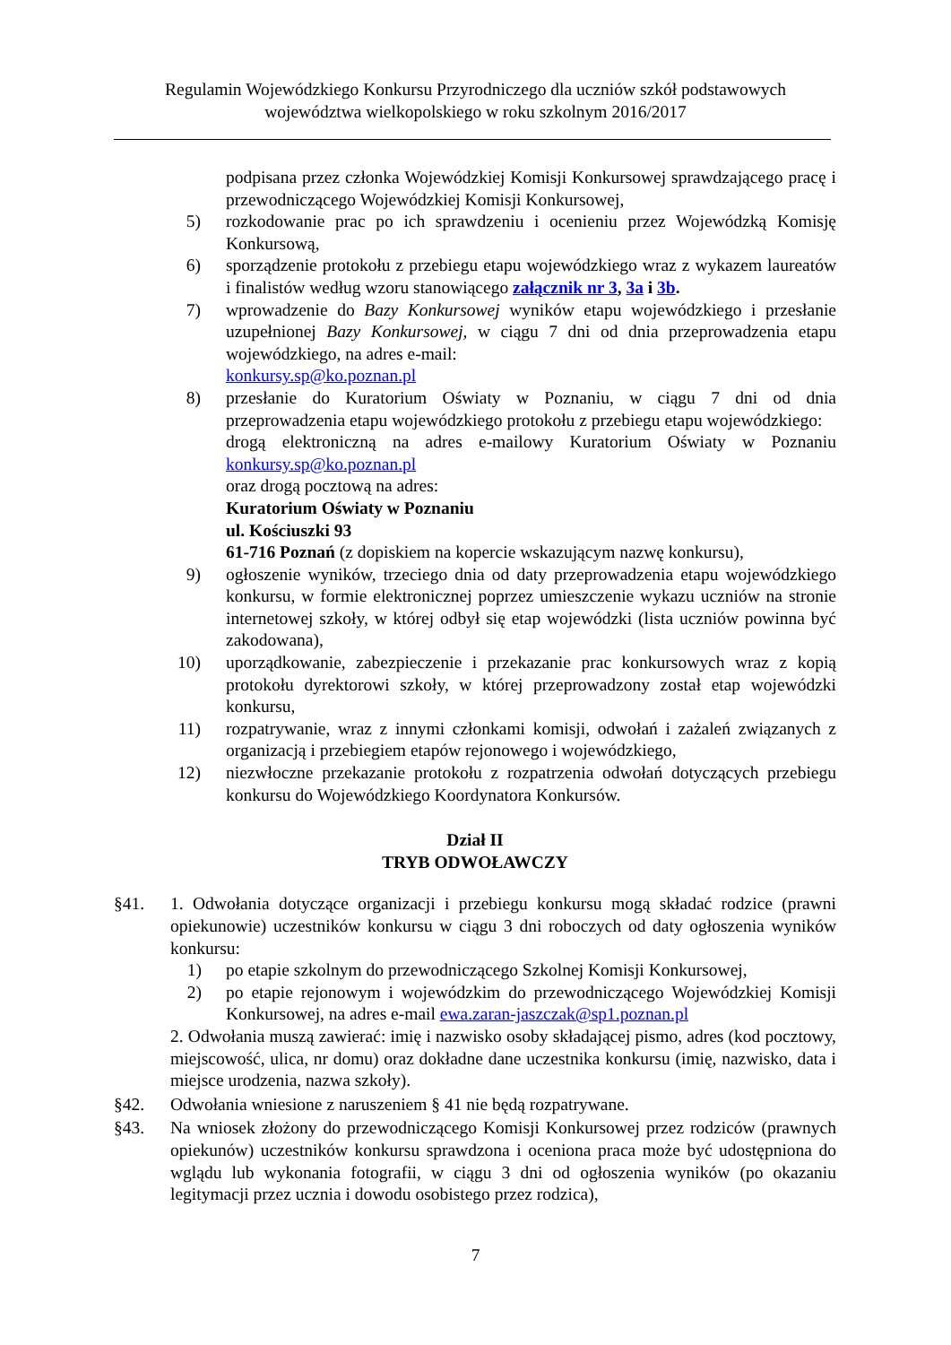Regulamin Wojewódzkiego Konkursu Przyrodniczego dla uczniów szkół podstawowych
województwa wielkopolskiego w roku szkolnym 2016/2017
podpisana przez członka Wojewódzkiej Komisji Konkursowej sprawdzającego pracę i przewodniczącego Wojewódzkiej Komisji Konkursowej,
5) rozkodowanie prac po ich sprawdzeniu i ocenieniu przez Wojewódzką Komisję Konkursową,
6) sporządzenie protokołu z przebiegu etapu wojewódzkiego wraz z wykazem laureatów i finalistów według wzoru stanowiącego załącznik nr 3, 3a i 3b.
7) wprowadzenie do Bazy Konkursowej wyników etapu wojewódzkiego i przesłanie uzupełnionej Bazy Konkursowej, w ciągu 7 dni od dnia przeprowadzenia etapu wojewódzkiego, na adres e-mail:
konkursy.sp@ko.poznan.pl
8) przesłanie do Kuratorium Oświaty w Poznaniu, w ciągu 7 dni od dnia przeprowadzenia etapu wojewódzkiego protokołu z przebiegu etapu wojewódzkiego:
drogą elektroniczną na adres e-mailowy Kuratorium Oświaty w Poznaniu konkursy.sp@ko.poznan.pl
oraz drogą pocztową na adres:
Kuratorium Oświaty w Poznaniu
ul. Kościuszki 93
61-716 Poznań (z dopiskiem na kopercie wskazującym nazwę konkursu),
9) ogłoszenie wyników, trzeciego dnia od daty przeprowadzenia etapu wojewódzkiego konkursu, w formie elektronicznej poprzez umieszczenie wykazu uczniów na stronie internetowej szkoły, w której odbył się etap wojewódzki (lista uczniów powinna być zakodowana),
10) uporządkowanie, zabezpieczenie i przekazanie prac konkursowych wraz z kopią protokołu dyrektorowi szkoły, w której przeprowadzony został etap wojewódzki konkursu,
11) rozpatrywanie, wraz z innymi członkami komisji, odwołań i zażaleń związanych z organizacją i przebiegiem etapów rejonowego i wojewódzkiego,
12) niezwłoczne przekazanie protokołu z rozpatrzenia odwołań dotyczących przebiegu konkursu do Wojewódzkiego Koordynatora Konkursów.
Dział II
TRYB ODWOŁAWCZY
§41. 1. Odwołania dotyczące organizacji i przebiegu konkursu mogą składać rodzice (prawni opiekunowie) uczestników konkursu w ciągu 3 dni roboczych od daty ogłoszenia wyników konkursu:
1) po etapie szkolnym do przewodniczącego Szkolnej Komisji Konkursowej,
2) po etapie rejonowym i wojewódzkim do przewodniczącego Wojewódzkiej Komisji Konkursowej, na adres e-mail ewa.zaran-jaszczak@sp1.poznan.pl
2. Odwołania muszą zawierać: imię i nazwisko osoby składającej pismo, adres (kod pocztowy, miejscowość, ulica, nr domu) oraz dokładne dane uczestnika konkursu (imię, nazwisko, data i miejsce urodzenia, nazwa szkoły).
§42. Odwołania wniesione z naruszeniem § 41 nie będą rozpatrywane.
§43. Na wniosek złożony do przewodniczącego Komisji Konkursowej przez rodziców (prawnych opiekunów) uczestników konkursu sprawdzona i oceniona praca może być udostępniona do wglądu lub wykonania fotografii, w ciągu 3 dni od ogłoszenia wyników (po okazaniu legitymacji przez ucznia i dowodu osobistego przez rodzica),
7